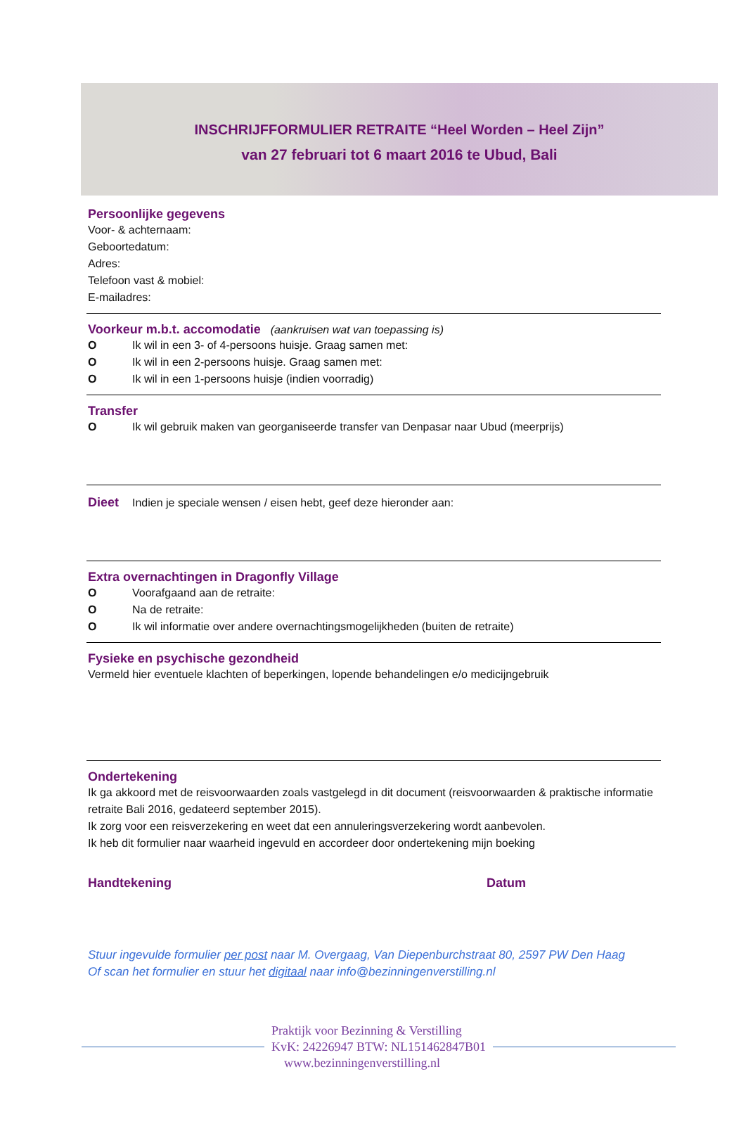INSCHRIJFFORMULIER RETRAITE “Heel Worden – Heel Zijn”
van 27 februari tot 6 maart 2016 te Ubud, Bali
Persoonlijke gegevens
Voor- & achternaam:
Geboortedatum:
Adres:
Telefoon vast & mobiel:
E-mailadres:
Voorkeur m.b.t. accomodatie (aankruisen wat van toepassing is)
O Ik wil in een 3- of 4-persoons huisje. Graag samen met:
O Ik wil in een 2-persoons huisje. Graag samen met:
O Ik wil in een 1-persoons huisje (indien voorradig)
Transfer
O Ik wil gebruik maken van georganiseerde transfer van Denpasar naar Ubud (meerprijs)
Dieet Indien je speciale wensen / eisen hebt, geef deze hieronder aan:
Extra overnachtingen in Dragonfly Village
O Voorafgaand aan de retraite:
O Na de retraite:
O Ik wil informatie over andere overnachtingsmogelijkheden (buiten de retraite)
Fysieke en psychische gezondheid
Vermeld hier eventuele klachten of beperkingen, lopende behandelingen e/o medicijngebruik
Ondertekening
Ik ga akkoord met de reisvoorwaarden zoals vastgelegd in dit document (reisvoorwaarden & praktische informatie retraite Bali 2016, gedateerd september 2015).
Ik zorg voor een reisverzekering en weet dat een annuleringsverzekering wordt aanbevolen.
Ik heb dit formulier naar waarheid ingevuld en accordeer door ondertekening mijn boeking
Handtekening Datum
Stuur ingevulde formulier per post naar M. Overgaag, Van Diepenburchstraat 80, 2597 PW Den Haag
Of scan het formulier en stuur het digitaal naar info@bezinningenverstilling.nl
Praktijk voor Bezinning & Verstilling
KvK: 24226947 BTW: NL151462847B01
www.bezinningenverstilling.nl